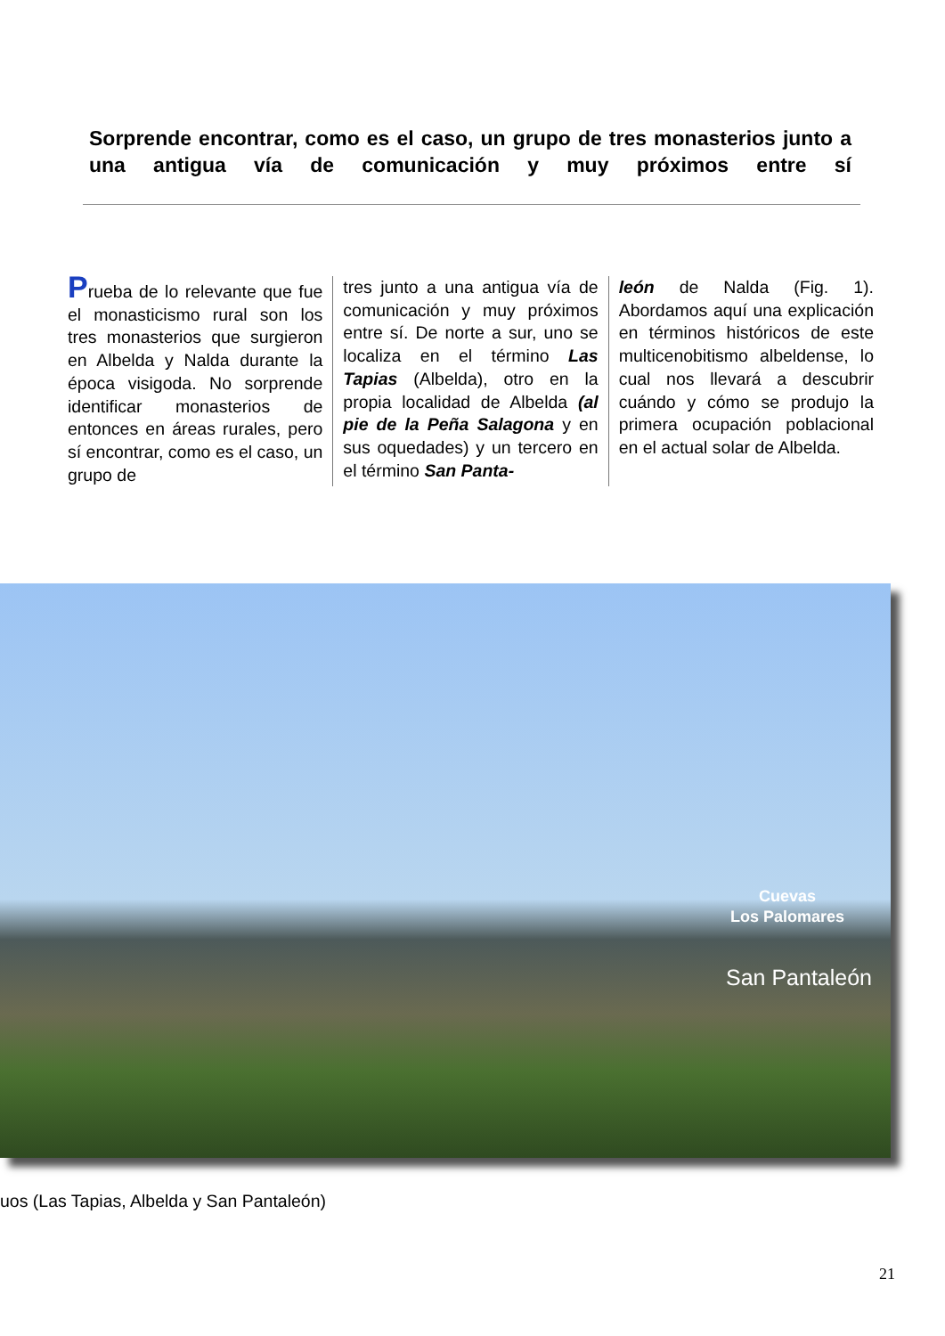Sorprende encontrar, como es el caso, un grupo de tres monasterios junto a una antigua vía de comunicación y muy próximos entre sí
Prueba de lo relevante que fue el monasticismo rural son los tres monasterios que surgieron en Albelda y Nalda durante la época visigoda. No sorprende identificar monasterios de entonces en áreas rurales, pero sí encontrar, como es el caso, un grupo de
tres junto a una antigua vía de comunicación y muy próximos entre sí. De norte a sur, uno se localiza en el término Las Tapias (Albelda), otro en la propia localidad de Albelda (al pie de la Peña Salagona y en sus oquedades) y un tercero en el término San Panta-
león de Nalda (Fig. 1). Abordamos aquí una explicación en términos históricos de este multicenobitismo albeldense, lo cual nos llevará a descubrir cuándo y cómo se produjo la primera ocupación poblacional en el actual solar de Albelda.
Cuevas
Los Palomares
San Pantaleón
uos (Las Tapias, Albelda y San Pantaleón)
21